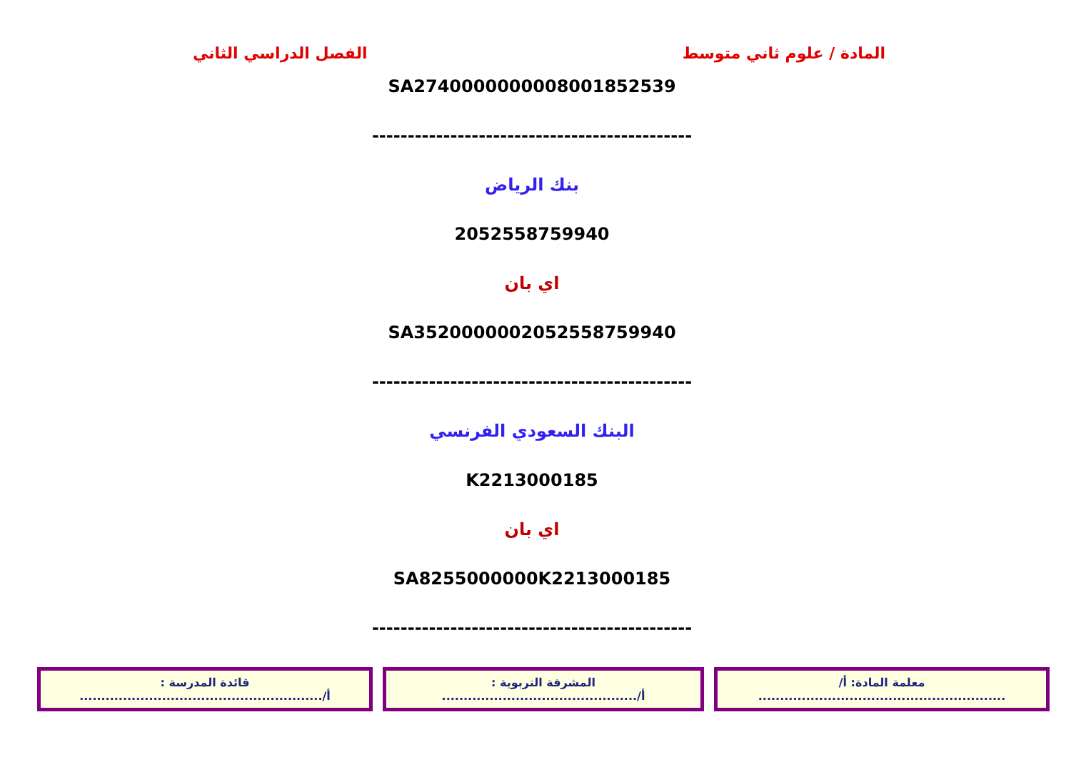المادة / علوم ثاني متوسط الفصل الدراسي الثاني
SA2740000000008001852539
---------------------------------------------
بنك الرياض
2052558759940
اي بان
SA3520000002052558759940
---------------------------------------------
البنك السعودي الفرنسي
K2213000185
اي بان
SA8255000000K2213000185
---------------------------------------------
| معلمة المادة: أ/ ......................................................... | المشرفة التربوية : أ/............................................. | قائدة المدرسة : أ/........................................................ |